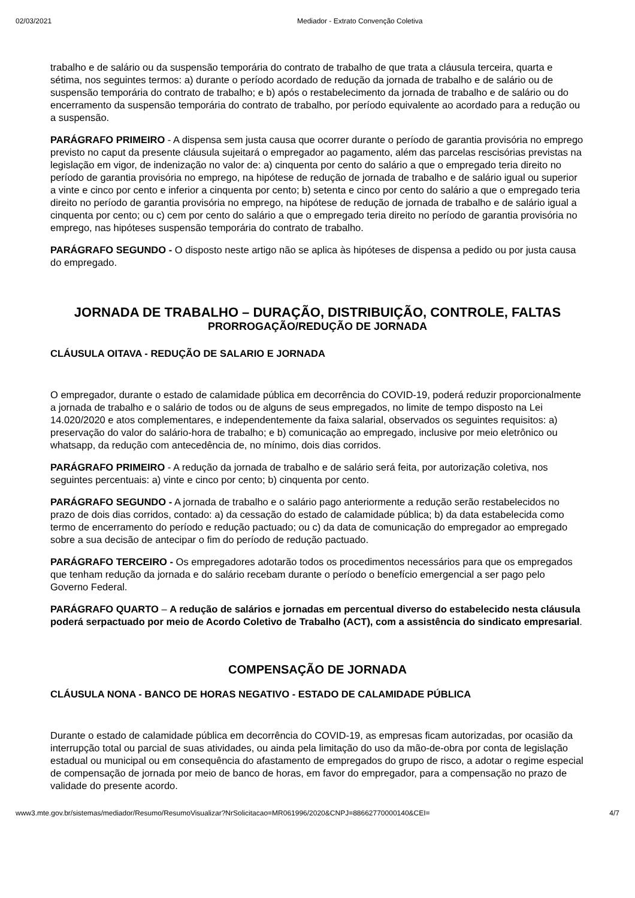02/03/2021 Mediador - Extrato Convenção Coletiva
trabalho e de salário ou da suspensão temporária do contrato de trabalho de que trata a cláusula terceira, quarta e sétima, nos seguintes termos: a) durante o período acordado de redução da jornada de trabalho e de salário ou de suspensão temporária do contrato de trabalho; e b) após o restabelecimento da jornada de trabalho e de salário ou do encerramento da suspensão temporária do contrato de trabalho, por período equivalente ao acordado para a redução ou a suspensão.
PARÁGRAFO PRIMEIRO - A dispensa sem justa causa que ocorrer durante o período de garantia provisória no emprego previsto no caput da presente cláusula sujeitará o empregador ao pagamento, além das parcelas rescisórias previstas na legislação em vigor, de indenização no valor de: a) cinquenta por cento do salário a que o empregado teria direito no período de garantia provisória no emprego, na hipótese de redução de jornada de trabalho e de salário igual ou superior a vinte e cinco por cento e inferior a cinquenta por cento; b) setenta e cinco por cento do salário a que o empregado teria direito no período de garantia provisória no emprego, na hipótese de redução de jornada de trabalho e de salário igual a cinquenta por cento; ou c) cem por cento do salário a que o empregado teria direito no período de garantia provisória no emprego, nas hipóteses suspensão temporária do contrato de trabalho.
PARÁGRAFO SEGUNDO - O disposto neste artigo não se aplica às hipóteses de dispensa a pedido ou por justa causa do empregado.
JORNADA DE TRABALHO – DURAÇÃO, DISTRIBUIÇÃO, CONTROLE, FALTAS
PRORROGAÇÃO/REDUÇÃO DE JORNADA
CLÁUSULA OITAVA - REDUÇÃO DE SALARIO E JORNADA
O empregador, durante o estado de calamidade pública em decorrência do COVID-19, poderá reduzir proporcionalmente a jornada de trabalho e o salário de todos ou de alguns de seus empregados, no limite de tempo disposto na Lei 14.020/2020 e atos complementares, e independentemente da faixa salarial, observados os seguintes requisitos: a) preservação do valor do salário-hora de trabalho; e b) comunicação ao empregado, inclusive por meio eletrônico ou whatsapp, da redução com antecedência de, no mínimo, dois dias corridos.
PARÁGRAFO PRIMEIRO - A redução da jornada de trabalho e de salário será feita, por autorização coletiva, nos seguintes percentuais: a) vinte e cinco por cento; b) cinquenta por cento.
PARÁGRAFO SEGUNDO - A jornada de trabalho e o salário pago anteriormente a redução serão restabelecidos no prazo de dois dias corridos, contado: a) da cessação do estado de calamidade pública; b) da data estabelecida como termo de encerramento do período e redução pactuado; ou c) da data de comunicação do empregador ao empregado sobre a sua decisão de antecipar o fim do período de redução pactuado.
PARÁGRAFO TERCEIRO - Os empregadores adotarão todos os procedimentos necessários para que os empregados que tenham redução da jornada e do salário recebam durante o período o benefício emergencial a ser pago pelo Governo Federal.
PARÁGRAFO QUARTO – A redução de salários e jornadas em percentual diverso do estabelecido nesta cláusula poderá serpactuado por meio de Acordo Coletivo de Trabalho (ACT), com a assistência do sindicato empresarial.
COMPENSAÇÃO DE JORNADA
CLÁUSULA NONA - BANCO DE HORAS NEGATIVO - ESTADO DE CALAMIDADE PÚBLICA
Durante o estado de calamidade pública em decorrência do COVID-19, as empresas ficam autorizadas, por ocasião da interrupção total ou parcial de suas atividades, ou ainda pela limitação do uso da mão-de-obra por conta de legislação estadual ou municipal ou em consequência do afastamento de empregados do grupo de risco, a adotar o regime especial de compensação de jornada por meio de banco de horas, em favor do empregador, para a compensação no prazo de validade do presente acordo.
www3.mte.gov.br/sistemas/mediador/Resumo/ResumoVisualizar?NrSolicitacao=MR061996/2020&CNPJ=88662770000140&CEI= 4/7